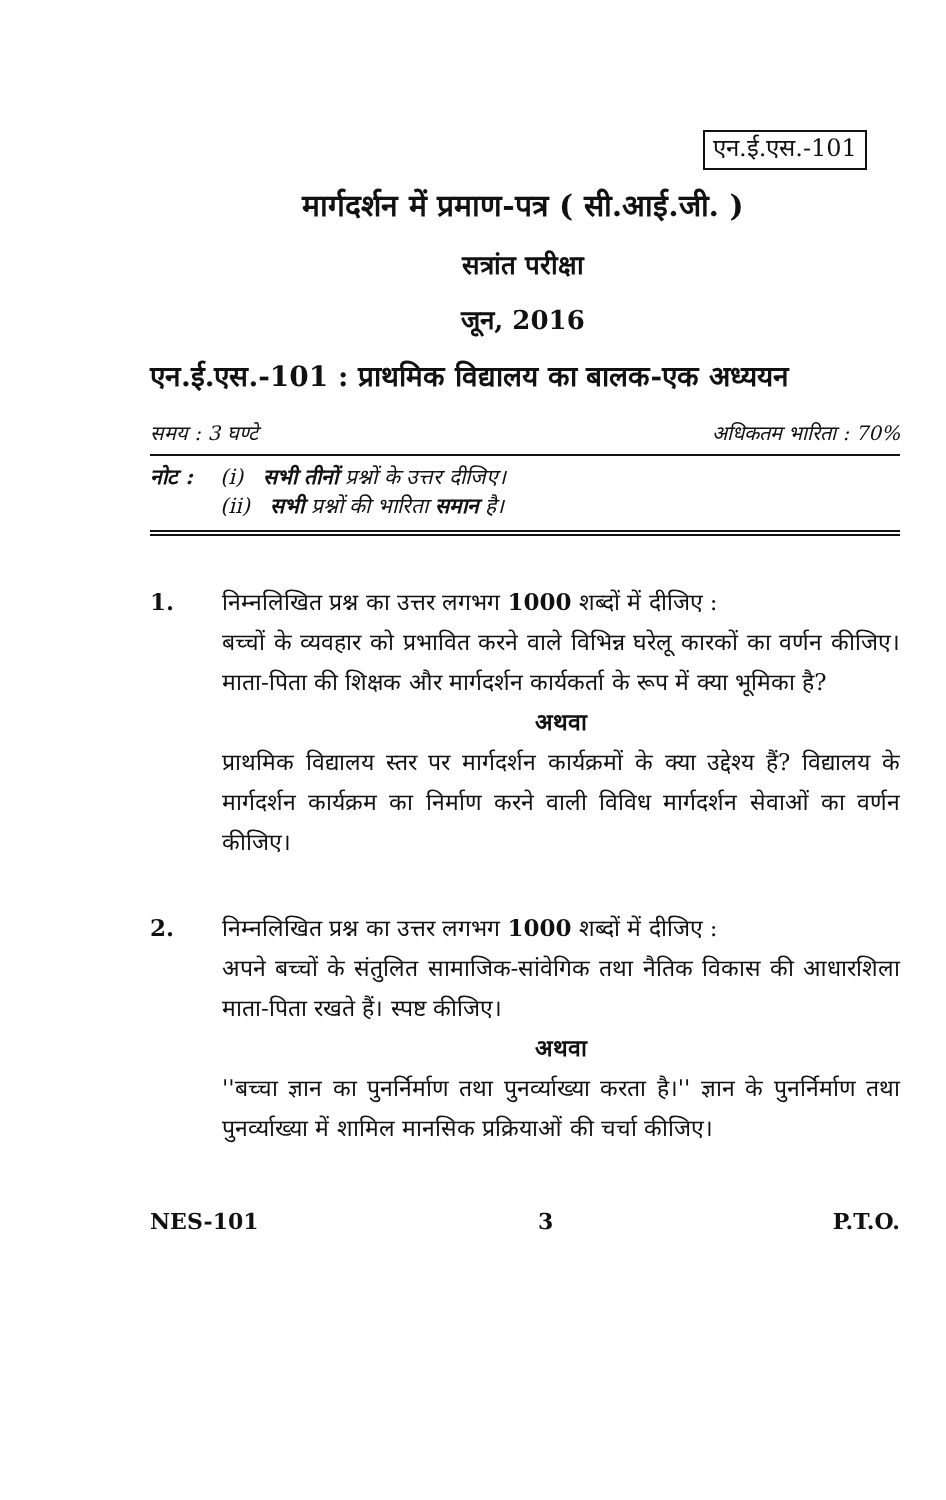एन.ई.एस.-101
मार्गदर्शन में प्रमाण-पत्र ( सी.आई.जी. )
सत्रांत परीक्षा
जून, 2016
एन.ई.एस.-101 : प्राथमिक विद्यालय का बालक-एक अध्ययन
समय : 3 घण्टे अधिकतम भारिता : 70%
नोट : (i) सभी तीनों प्रश्नों के उत्तर दीजिए।
(ii) सभी प्रश्नों की भारिता समान है।
1. निम्नलिखित प्रश्न का उत्तर लगभग 1000 शब्दों में दीजिए :
बच्चों के व्यवहार को प्रभावित करने वाले विभिन्न घरेलू कारकों का वर्णन कीजिए। माता-पिता की शिक्षक और मार्गदर्शन कार्यकर्ता के रूप में क्या भूमिका है?
अथवा
प्राथमिक विद्यालय स्तर पर मार्गदर्शन कार्यक्रमों के क्या उद्देश्य हैं? विद्यालय के मार्गदर्शन कार्यक्रम का निर्माण करने वाली विविध मार्गदर्शन सेवाओं का वर्णन कीजिए।
2. निम्नलिखित प्रश्न का उत्तर लगभग 1000 शब्दों में दीजिए :
अपने बच्चों के संतुलित सामाजिक-सांवेगिक तथा नैतिक विकास की आधारशिला माता-पिता रखते हैं। स्पष्ट कीजिए।
अथवा
''बच्चा ज्ञान का पुनर्निर्माण तथा पुनर्व्याख्या करता है।'' ज्ञान के पुनर्निर्माण तथा पुनर्व्याख्या में शामिल मानसिक प्रक्रियाओं की चर्चा कीजिए।
NES-101 3 P.T.O.